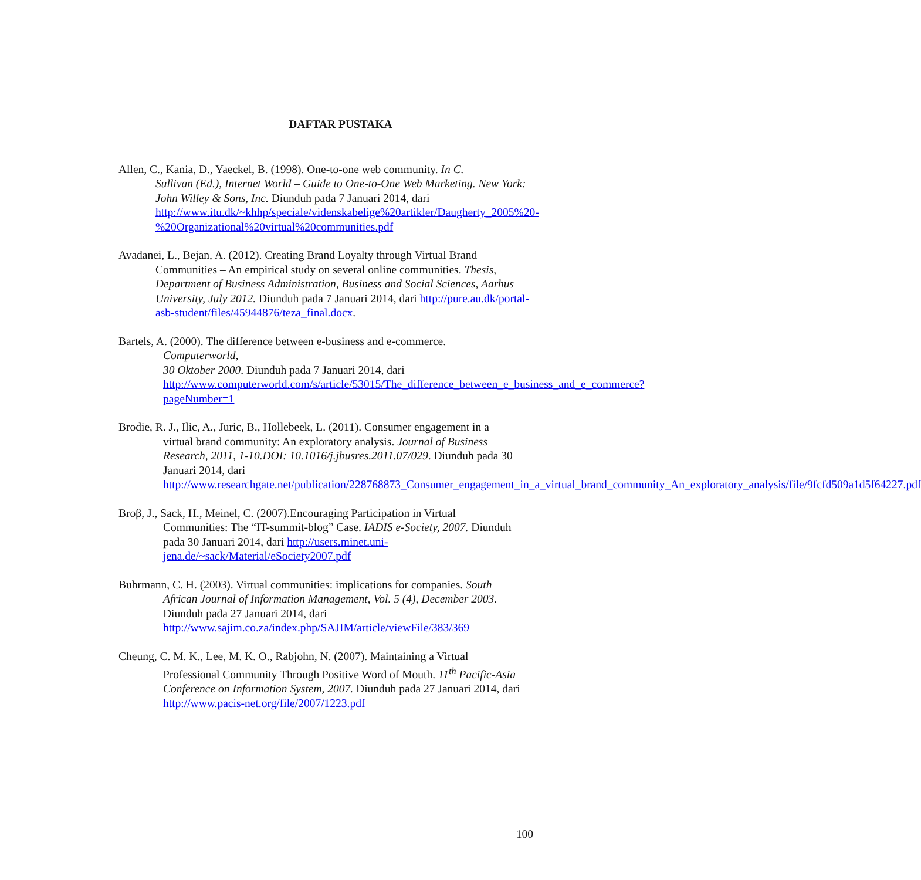DAFTAR PUSTAKA
Allen, C., Kania, D., Yaeckel, B. (1998). One-to-one web community. In C.
Sullivan (Ed.), Internet World – Guide to One-to-One Web Marketing. New York: John Willey & Sons, Inc. Diunduh pada 7 Januari 2014, dari http://www.itu.dk/~khhp/speciale/videnskabelige%20artikler/Daugherty_2005%20-%20Organizational%20virtual%20communities.pdf
Avadanei, L., Bejan, A. (2012). Creating Brand Loyalty through Virtual Brand
Communities – An empirical study on several online communities. Thesis, Department of Business Administration, Business and Social Sciences, Aarhus University, July 2012. Diunduh pada 7 Januari 2014, dari http://pure.au.dk/portal-asb-student/files/45944876/teza_final.docx.
Bartels, A. (2000). The difference between e-business and e-commerce.
Computerworld,
30 Oktober 2000. Diunduh pada 7 Januari 2014, dari http://www.computerworld.com/s/article/53015/The_difference_between_e_business_and_e_commerce?pageNumber=1
Brodie, R. J., Ilic, A., Juric, B., Hollebeek, L. (2011). Consumer engagement in a
virtual brand community: An exploratory analysis. Journal of Business Research, 2011, 1-10.DOI: 10.1016/j.jbusres.2011.07/029. Diunduh pada 30 Januari 2014, dari http://www.researchgate.net/publication/228768873_Consumer_engagement_in_a_virtual_brand_community_An_exploratory_analysis/file/9fcfd509a1d5f64227.pdf
Broβ, J., Sack, H., Meinel, C. (2007).Encouraging Participation in Virtual
Communities: The “IT-summit-blog” Case. IADIS e-Society, 2007. Diunduh pada 30 Januari 2014, dari http://users.minet.uni-jena.de/~sack/Material/eSociety2007.pdf
Buhrmann, C. H. (2003). Virtual communities: implications for companies. South
African Journal of Information Management, Vol. 5 (4), December 2003. Diunduh pada 27 Januari 2014, dari http://www.sajim.co.za/index.php/SAJIM/article/viewFile/383/369
Cheung, C. M. K., Lee, M. K. O., Rabjohn, N. (2007). Maintaining a Virtual
Professional Community Through Positive Word of Mouth. 11<sup>th</sup> Pacific-Asia Conference on Information System, 2007. Diunduh pada 27 Januari 2014, dari http://www.pacis-net.org/file/2007/1223.pdf
100